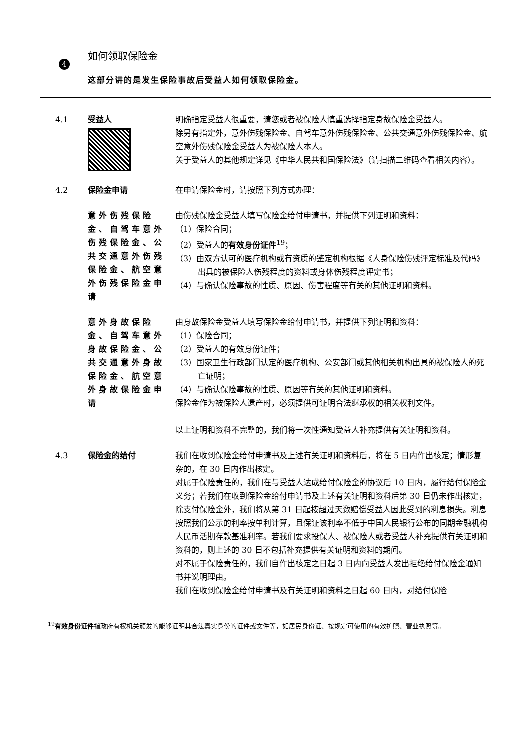4
如何领取保险金
这部分讲的是发生保险事故后受益人如何领取保险金。
4.1 受益人 明确指定受益人很重要，请您或者被保险人慎重选择指定身故保险金受益人。
除另有指定外，意外伤残保险金、自驾车意外伤残保险金、公共交通意外伤残保险金、航空意外伤残保险金受益人为被保险人本人。
关于受益人的其他规定详见《中华人民共和国保险法》（请扫描二维码查看相关内容）。
4.2 保险金申请 在申请保险金时，请按照下列方式办理：
意外伤残保险金、自驾车意外伤残保险金、公共交通意外伤残保险金、航空意外伤残保险金申请
由伤残保险金受益人填写保险金给付申请书，并提供下列证明和资料：
（1）保险合同；
（2）受益人的有效身份证件<sup>19</sup>；
（3）由双方认可的医疗机构或有资质的鉴定机构根据《人身保险伤残评定标准及代码》出具的被保险人伤残程度的资料或身体伤残程度评定书；
（4）与确认保险事故的性质、原因、伤害程度等有关的其他证明和资料。
意外身故保险金、自驾车意外身故保险金、公共交通意外身故保险金、航空意外身故保险金申请
由身故保险金受益人填写保险金给付申请书，并提供下列证明和资料：
（1）保险合同；
（2）受益人的有效身份证件；
（3）国家卫生行政部门认定的医疗机构、公安部门或其他相关机构出具的被保险人的死亡证明；
（4）与确认保险事故的性质、原因等有关的其他证明和资料。
保险金作为被保险人遗产时，必须提供可证明合法继承权的相关权利文件。
以上证明和资料不完整的，我们将一次性通知受益人补充提供有关证明和资料。
4.3 保险金的给付 我们在收到保险金给付申请书及上述有关证明和资料后，将在 5 日内作出核定；情形复杂的，在 30 日内作出核定。
对属于保险责任的，我们在与受益人达成给付保险金的协议后 10 日内，履行给付保险金义务；若我们在收到保险金给付申请书及上述有关证明和资料后第 30 日仍未作出核定，除支付保险金外，我们将从第 31 日起按超过天数赔偿受益人因此受到的利息损失。利息按照我们公示的利率按单利计算，且保证该利率不低于中国人民银行公布的同期金融机构人民币活期存款基准利率。若我们要求投保人、被保险人或者受益人补充提供有关证明和资料的，则上述的 30 日不包括补充提供有关证明和资料的期间。
对不属于保险责任的，我们自作出核定之日起 3 日内向受益人发出拒绝给付保险金通知书并说明理由。
我们在收到保险金给付申请书及有关证明和资料之日起 60 日内，对给付保险
<sup>19</sup> 有效身份证件指政府有权机关颁发的能够证明其合法真实身份的证件或文件等，如居民身份证、按规定可使用的有效护照、营业执照等。